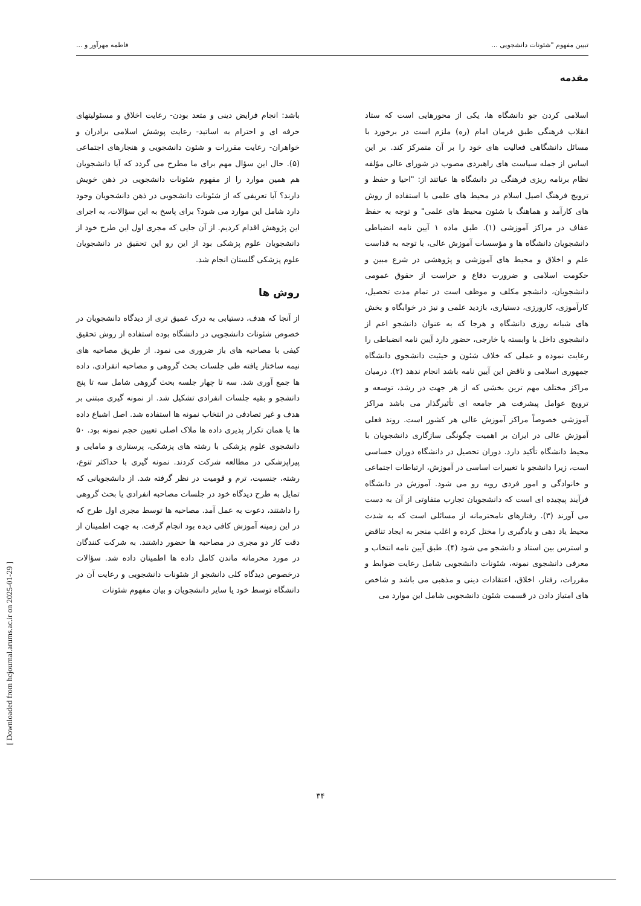تبیین مفهوم "شئونات دانشجویی ... فاطمه مهرآور و ...
مقدمه
اسلامی کردن جو دانشگاه ها، یکی از محورهایی است که ستاد انقلاب فرهنگی طبق فرمان امام (ره) ملزم است در برخورد با مسائل دانشگاهی فعالیت های خود را بر آن متمرکز کند. بر این اساس از جمله سیاست های راهبردی مصوب در شورای عالی مؤلفه نظام برنامه ریزی فرهنگی در دانشگاه ها عباتند از: "احیا و حفظ و ترویج فرهنگ اصیل اسلام در محیط های علمی با استفاده از روش های کارآمد و هماهنگ با شئون محیط های علمی" و توجه به حفظ عفاف در مراکز آموزشی (۱). طبق ماده ۱ آیین نامه انضباطی دانشجویان دانشگاه ها و مؤسسات آموزش عالی، با توجه به قداست علم و اخلاق و محیط های آموزشی و پژوهشی در شرع مبین و حکومت اسلامی و ضرورت دفاع و حراست از حقوق عمومی دانشجویان، دانشجو مکلف و موظف است در تمام مدت تحصیل، کارآموزی، کارورزی، دستیاری، بازدید علمی و نیز در خوابگاه و بخش های شبانه روزی دانشگاه و هرجا که به عنوان دانشجو اعم از دانشجوی داخل یا وابسته یا خارجی، حضور دارد آیین نامه انضباطی را رعایت نموده و عملی که خلاف شئون و حیثیت دانشجوی دانشگاه جمهوری اسلامی و ناقض این آیین نامه باشد انجام ندهد (۲). درمیان مراکز مختلف مهم ترین بخشی که از هر جهت در رشد، توسعه و ترویج عوامل پیشرفت هر جامعه ای تأثیرگذار می باشد مراکز آموزشی خصوصاً مراکز آموزش عالی هر کشور است. روند فعلی آموزش عالی در ایران بر اهمیت چگونگی سازگاری دانشجویان با محیط دانشگاه تأکید دارد. دوران تحصیل در دانشگاه دوران حساسی است، زیرا دانشجو با تغییرات اساسی در آموزش، ارتباطات اجتماعی و خانوادگی و امور فردی روبه رو می شود. آموزش در دانشگاه فرآیند پیچیده ای است که دانشجویان تجارب متفاوتی از آن به دست می آورند (۳). رفتارهای نامحترمانه از مسائلی است که به شدت محیط یاد دهی و یادگیری را مختل کرده و اغلب منجر به ایجاد تناقض و استرس بین استاد و دانشجو می شود (۴). طبق آیین نامه انتخاب و معرفی دانشجوی نمونه، شئونات دانشجویی شامل رعایت ضوابط و مقررات، رفتار، اخلاق، اعتقادات دینی و مذهبی می باشد و شاخص های امتیاز دادن در قسمت شئون دانشجویی شامل این موارد می
باشد: انجام فرایض دینی و متعد بودن- رعایت اخلاق و مسئولیتهای حرفه ای و احترام به اساتید- رعایت پوشش اسلامی برادران و خواهران- رعایت مقررات و شئون دانشجویی و هنجارهای اجتماعی (۵). حال این سؤال مهم برای ما مطرح می گردد که آیا دانشجویان هم همین موارد را از مفهوم شئونات دانشجویی در ذهن خویش دارند؟ آیا تعریفی که از شئونات دانشجویی در ذهن دانشجویان وجود دارد شامل این موارد می شود؟ برای پاسخ به این سؤالات، به اجرای این پژوهش اقدام کردیم. از آن جایی که مجری اول این طرح خود از دانشجویان علوم پزشکی بود از این رو این تحقیق در دانشجویان علوم پزشکی گلستان انجام شد.
روش ها
از آنجا که هدف، دستیابی به درک عمیق تری از دیدگاه دانشجویان در خصوص شئونات دانشجویی در دانشگاه بوده استفاده از روش تحقیق کیفی با مصاحبه های باز ضروری می نمود. از طریق مصاحبه های نیمه ساختار یافته طی جلسات بحث گروهی و مصاحبه انفرادی، داده ها جمع آوری شد. سه تا چهار جلسه بحث گروهی شامل سه تا پنج دانشجو و بقیه جلسات انفرادی تشکیل شد. از نمونه گیری مبتنی بر هدف و غیر تصادفی در انتخاب نمونه ها استفاده شد. اصل اشباع داده ها یا همان تکرار پذیری داده ها ملاک اصلی تعیین حجم نمونه بود. ۵۰ دانشجوی علوم پزشکی با رشته های پزشکی، پرستاری و مامایی و پیراپزشکی در مطالعه شرکت کردند. نمونه گیری با حداکثر تنوع، رشته، جنسیت، ترم و قومیت در نظر گرفته شد. از دانشجویانی که تمایل به طرح دیدگاه خود در جلسات مصاحبه انفرادی یا بحث گروهی را داشتند، دعوت به عمل آمد. مصاحبه ها توسط مجری اول طرح که در این زمینه آموزش کافی دیده بود انجام گرفت. به جهت اطمینان از دقت کار دو مجری در مصاحبه ها حضور داشتند. به شرکت کنندگان در مورد محرمانه ماندن کامل داده ها اطمینان داده شد. سؤالات درخصوص دیدگاه کلی دانشجو از شئونات دانشجویی و رعایت آن در دانشگاه توسط خود یا سایر دانشجویان و بیان مفهوم شئونات
[ Downloaded from hcjournal.arums.ac.ir on 2025-01-29 ]
۳۴